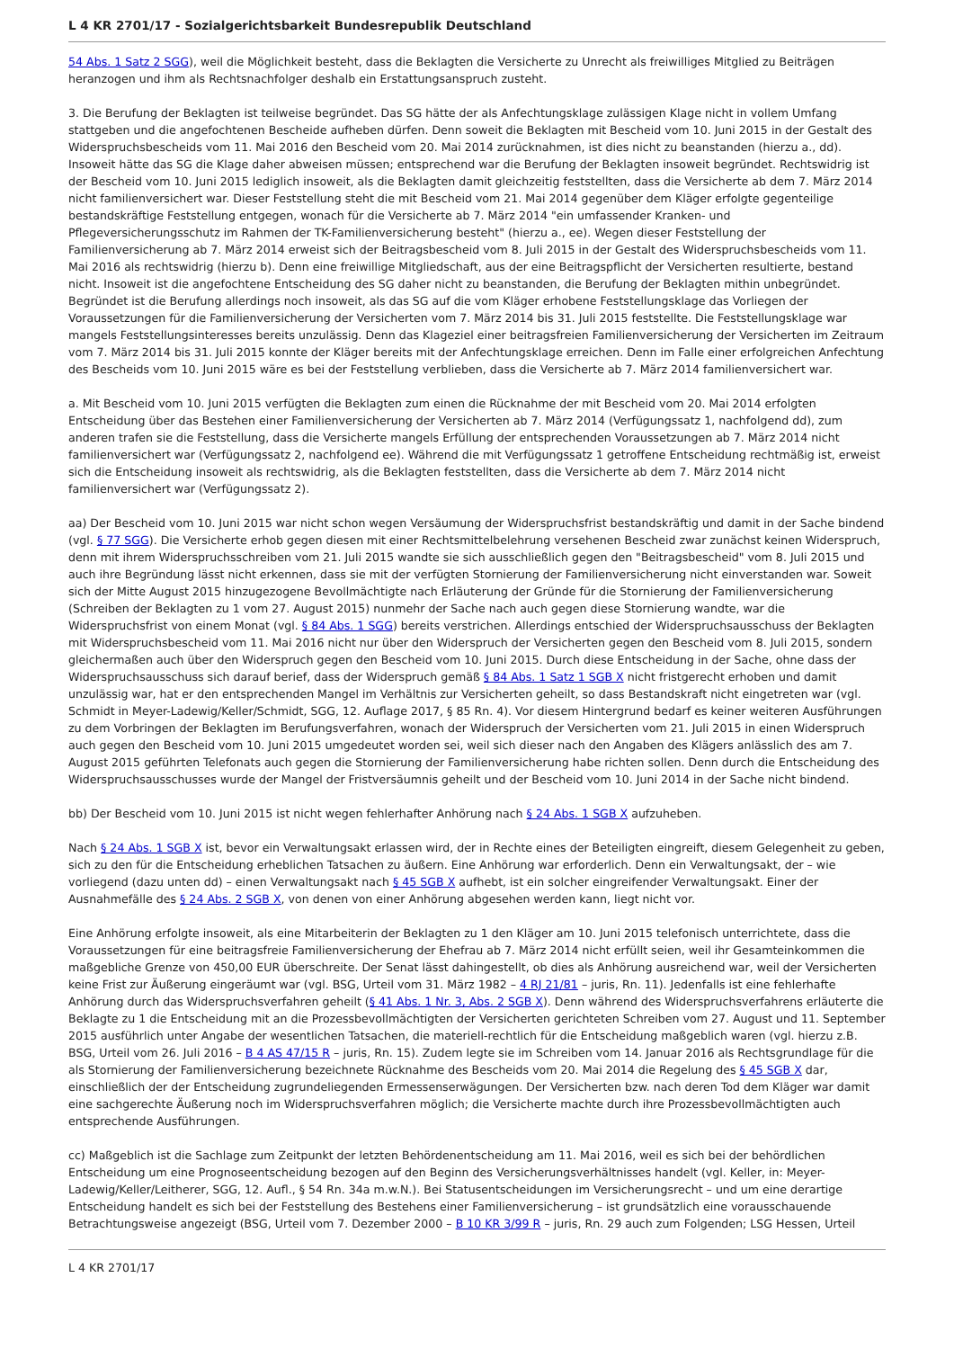L 4 KR 2701/17 - Sozialgerichtsbarkeit Bundesrepublik Deutschland
54 Abs. 1 Satz 2 SGG), weil die Möglichkeit besteht, dass die Beklagten die Versicherte zu Unrecht als freiwilliges Mitglied zu Beiträgen heranzogen und ihm als Rechtsnachfolger deshalb ein Erstattungsanspruch zusteht.
3. Die Berufung der Beklagten ist teilweise begründet. Das SG hätte der als Anfechtungsklage zulässigen Klage nicht in vollem Umfang stattgeben und die angefochtenen Bescheide aufheben dürfen. Denn soweit die Beklagten mit Bescheid vom 10. Juni 2015 in der Gestalt des Widerspruchsbescheids vom 11. Mai 2016 den Bescheid vom 20. Mai 2014 zurücknahmen, ist dies nicht zu beanstanden (hierzu a., dd). Insoweit hätte das SG die Klage daher abweisen müssen; entsprechend war die Berufung der Beklagten insoweit begründet. Rechtswidrig ist der Bescheid vom 10. Juni 2015 lediglich insoweit, als die Beklagten damit gleichzeitig feststellten, dass die Versicherte ab dem 7. März 2014 nicht familienversichert war. Dieser Feststellung steht die mit Bescheid vom 21. Mai 2014 gegenüber dem Kläger erfolgte gegenteilige bestandskräftige Feststellung entgegen, wonach für die Versicherte ab 7. März 2014 "ein umfassender Kranken- und Pflegeversicherungsschutz im Rahmen der TK-Familienversicherung besteht" (hierzu a., ee). Wegen dieser Feststellung der Familienversicherung ab 7. März 2014 erweist sich der Beitragsbescheid vom 8. Juli 2015 in der Gestalt des Widerspruchsbescheids vom 11. Mai 2016 als rechtswidrig (hierzu b). Denn eine freiwillige Mitgliedschaft, aus der eine Beitragspflicht der Versicherten resultierte, bestand nicht. Insoweit ist die angefochtene Entscheidung des SG daher nicht zu beanstanden, die Berufung der Beklagten mithin unbegründet. Begründet ist die Berufung allerdings noch insoweit, als das SG auf die vom Kläger erhobene Feststellungsklage das Vorliegen der Voraussetzungen für die Familienversicherung der Versicherten vom 7. März 2014 bis 31. Juli 2015 feststellte. Die Feststellungsklage war mangels Feststellungsinteresses bereits unzulässig. Denn das Klageziel einer beitragsfreien Familienversicherung der Versicherten im Zeitraum vom 7. März 2014 bis 31. Juli 2015 konnte der Kläger bereits mit der Anfechtungsklage erreichen. Denn im Falle einer erfolgreichen Anfechtung des Bescheids vom 10. Juni 2015 wäre es bei der Feststellung verblieben, dass die Versicherte ab 7. März 2014 familienversichert war.
a. Mit Bescheid vom 10. Juni 2015 verfügten die Beklagten zum einen die Rücknahme der mit Bescheid vom 20. Mai 2014 erfolgten Entscheidung über das Bestehen einer Familienversicherung der Versicherten ab 7. März 2014 (Verfügungssatz 1, nachfolgend dd), zum anderen trafen sie die Feststellung, dass die Versicherte mangels Erfüllung der entsprechenden Voraussetzungen ab 7. März 2014 nicht familienversichert war (Verfügungssatz 2, nachfolgend ee). Während die mit Verfügungssatz 1 getroffene Entscheidung rechtmäßig ist, erweist sich die Entscheidung insoweit als rechtswidrig, als die Beklagten feststellten, dass die Versicherte ab dem 7. März 2014 nicht familienversichert war (Verfügungssatz 2).
aa) Der Bescheid vom 10. Juni 2015 war nicht schon wegen Versäumung der Widerspruchsfrist bestandskräftig und damit in der Sache bindend (vgl. § 77 SGG). Die Versicherte erhob gegen diesen mit einer Rechtsmittelbelehrung versehenen Bescheid zwar zunächst keinen Widerspruch, denn mit ihrem Widerspruchsschreiben vom 21. Juli 2015 wandte sie sich ausschließlich gegen den "Beitragsbescheid" vom 8. Juli 2015 und auch ihre Begründung lässt nicht erkennen, dass sie mit der verfügten Stornierung der Familienversicherung nicht einverstanden war. Soweit sich der Mitte August 2015 hinzugezogene Bevollmächtigte nach Erläuterung der Gründe für die Stornierung der Familienversicherung (Schreiben der Beklagten zu 1 vom 27. August 2015) nunmehr der Sache nach auch gegen diese Stornierung wandte, war die Widerspruchsfrist von einem Monat (vgl. § 84 Abs. 1 SGG) bereits verstrichen. Allerdings entschied der Widerspruchsausschuss der Beklagten mit Widerspruchsbescheid vom 11. Mai 2016 nicht nur über den Widerspruch der Versicherten gegen den Bescheid vom 8. Juli 2015, sondern gleichermaßen auch über den Widerspruch gegen den Bescheid vom 10. Juni 2015. Durch diese Entscheidung in der Sache, ohne dass der Widerspruchsausschuss sich darauf berief, dass der Widerspruch gemäß § 84 Abs. 1 Satz 1 SGB X nicht fristgerecht erhoben und damit unzulässig war, hat er den entsprechenden Mangel im Verhältnis zur Versicherten geheilt, so dass Bestandskraft nicht eingetreten war (vgl. Schmidt in Meyer-Ladewig/Keller/Schmidt, SGG, 12. Auflage 2017, § 85 Rn. 4). Vor diesem Hintergrund bedarf es keiner weiteren Ausführungen zu dem Vorbringen der Beklagten im Berufungsverfahren, wonach der Widerspruch der Versicherten vom 21. Juli 2015 in einen Widerspruch auch gegen den Bescheid vom 10. Juni 2015 umgedeutet worden sei, weil sich dieser nach den Angaben des Klägers anlässlich des am 7. August 2015 geführten Telefonats auch gegen die Stornierung der Familienversicherung habe richten sollen. Denn durch die Entscheidung des Widerspruchsausschusses wurde der Mangel der Fristversäumnis geheilt und der Bescheid vom 10. Juni 2014 in der Sache nicht bindend.
bb) Der Bescheid vom 10. Juni 2015 ist nicht wegen fehlerhafter Anhörung nach § 24 Abs. 1 SGB X aufzuheben.
Nach § 24 Abs. 1 SGB X ist, bevor ein Verwaltungsakt erlassen wird, der in Rechte eines der Beteiligten eingreift, diesem Gelegenheit zu geben, sich zu den für die Entscheidung erheblichen Tatsachen zu äußern. Eine Anhörung war erforderlich. Denn ein Verwaltungsakt, der – wie vorliegend (dazu unten dd) – einen Verwaltungsakt nach § 45 SGB X aufhebt, ist ein solcher eingreifender Verwaltungsakt. Einer der Ausnahmefälle des § 24 Abs. 2 SGB X, von denen von einer Anhörung abgesehen werden kann, liegt nicht vor.
Eine Anhörung erfolgte insoweit, als eine Mitarbeiterin der Beklagten zu 1 den Kläger am 10. Juni 2015 telefonisch unterrichtete, dass die Voraussetzungen für eine beitragsfreie Familienversicherung der Ehefrau ab 7. März 2014 nicht erfüllt seien, weil ihr Gesamteinkommen die maßgebliche Grenze von 450,00 EUR überschreite. Der Senat lässt dahingestellt, ob dies als Anhörung ausreichend war, weil der Versicherten keine Frist zur Äußerung eingeräumt war (vgl. BSG, Urteil vom 31. März 1982 – 4 RJ 21/81 – juris, Rn. 11). Jedenfalls ist eine fehlerhafte Anhörung durch das Widerspruchsverfahren geheilt (§ 41 Abs. 1 Nr. 3, Abs. 2 SGB X). Denn während des Widerspruchsverfahrens erläuterte die Beklagte zu 1 die Entscheidung mit an die Prozessbevollmächtigten der Versicherten gerichteten Schreiben vom 27. August und 11. September 2015 ausführlich unter Angabe der wesentlichen Tatsachen, die materiell-rechtlich für die Entscheidung maßgeblich waren (vgl. hierzu z.B. BSG, Urteil vom 26. Juli 2016 – B 4 AS 47/15 R – juris, Rn. 15). Zudem legte sie im Schreiben vom 14. Januar 2016 als Rechtsgrundlage für die als Stornierung der Familienversicherung bezeichnete Rücknahme des Bescheids vom 20. Mai 2014 die Regelung des § 45 SGB X dar, einschließlich der der Entscheidung zugrundeliegenden Ermessenserwägungen. Der Versicherten bzw. nach deren Tod dem Kläger war damit eine sachgerechte Äußerung noch im Widerspruchsverfahren möglich; die Versicherte machte durch ihre Prozessbevollmächtigten auch entsprechende Ausführungen.
cc) Maßgeblich ist die Sachlage zum Zeitpunkt der letzten Behördenentscheidung am 11. Mai 2016, weil es sich bei der behördlichen Entscheidung um eine Prognoseentscheidung bezogen auf den Beginn des Versicherungsverhältnisses handelt (vgl. Keller, in: Meyer-Ladewig/Keller/Leitherer, SGG, 12. Aufl., § 54 Rn. 34a m.w.N.). Bei Statusentscheidungen im Versicherungsrecht – und um eine derartige Entscheidung handelt es sich bei der Feststellung des Bestehens einer Familienversicherung – ist grundsätzlich eine vorausschauende Betrachtungsweise angezeigt (BSG, Urteil vom 7. Dezember 2000 – B 10 KR 3/99 R – juris, Rn. 29 auch zum Folgenden; LSG Hessen, Urteil
L 4 KR 2701/17